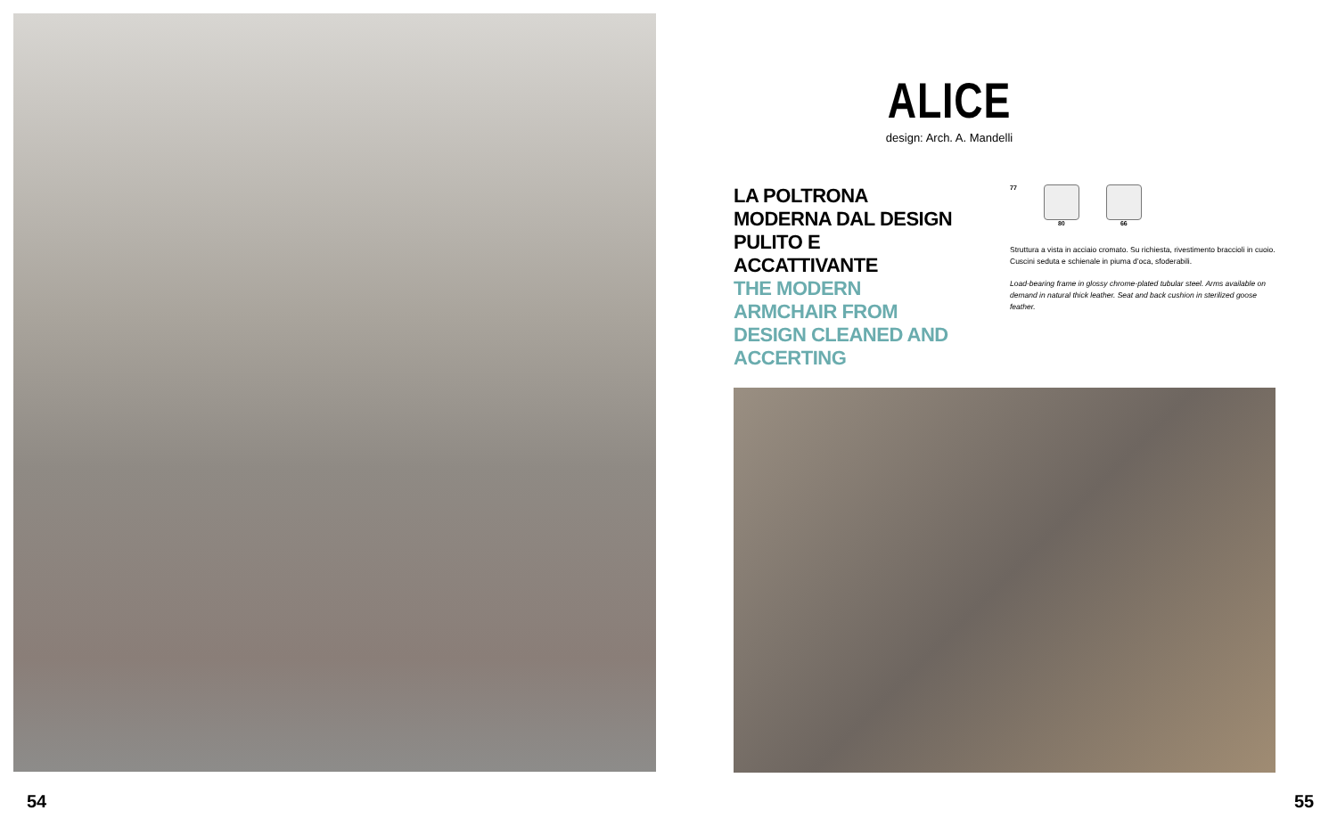ALICE
design: Arch. A. Mandelli
LA POLTRONA MODERNA DAL DESIGN PULITO E ACCATTIVANTE
THE MODERN ARMCHAIR FROM DESIGN CLEANED AND ACCERTING
77 80 66
Struttura a vista in acciaio cromato. Su richiesta, rivestimento braccioli in cuoio. Cuscini seduta e schienale in piuma d’oca, sfoderabili.
Load-bearing frame in glossy chrome-plated tubular steel. Arms available on demand in natural thick leather. Seat and back cushion in sterilized goose feather.
54 55